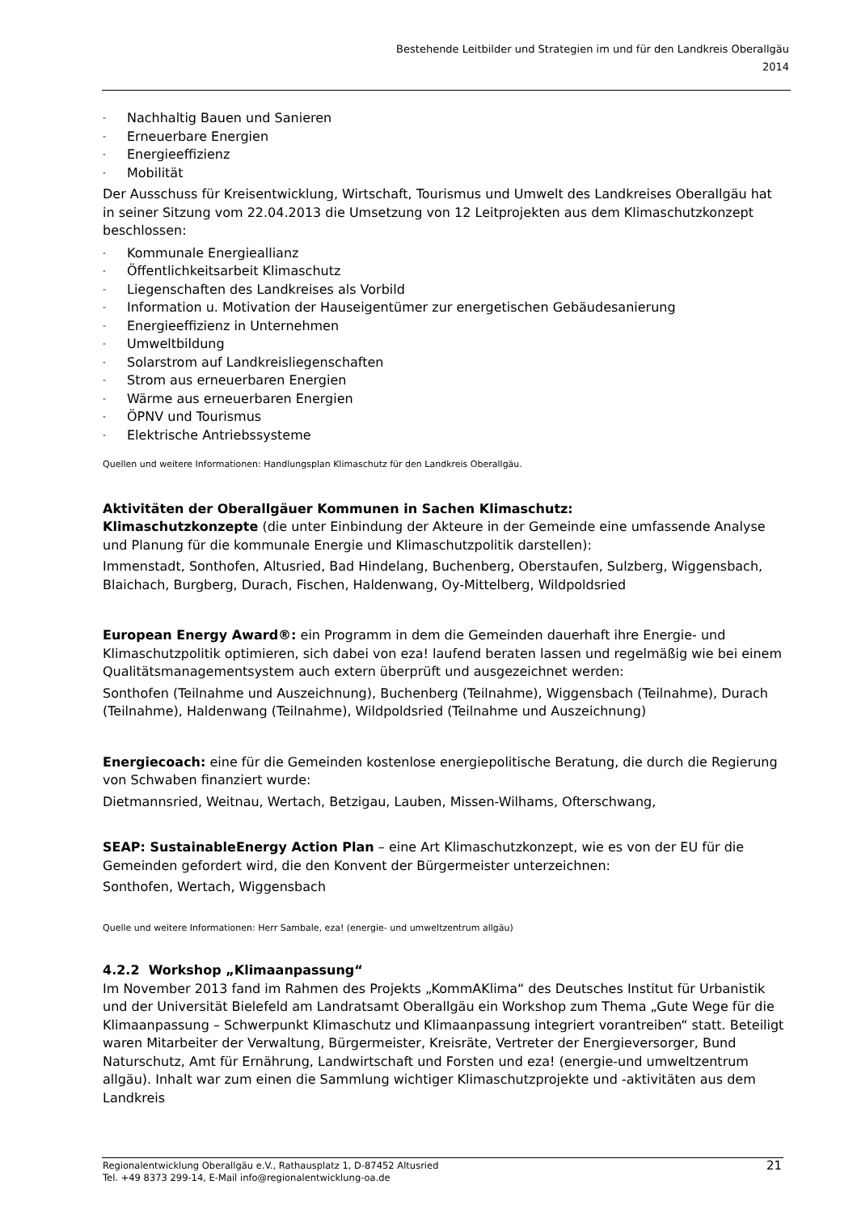Bestehende Leitbilder und Strategien im und für den Landkreis Oberallgäu
2014
- Nachhaltig Bauen und Sanieren
- Erneuerbare Energien
- Energieeffizienz
- Mobilität
Der Ausschuss für Kreisentwicklung, Wirtschaft, Tourismus und Umwelt des Landkreises Oberallgäu hat in seiner Sitzung vom 22.04.2013 die Umsetzung von 12 Leitprojekten aus dem Klimaschutzkonzept beschlossen:
- Kommunale Energieallianz
- Öffentlichkeitsarbeit Klimaschutz
- Liegenschaften des Landkreises als Vorbild
- Information u. Motivation der Hauseigentümer zur energetischen Gebäudesanierung
- Energieeffizienz in Unternehmen
- Umweltbildung
- Solarstrom auf Landkreisliegenschaften
- Strom aus erneuerbaren Energien
- Wärme aus erneuerbaren Energien
- ÖPNV und Tourismus
- Elektrische Antriebssysteme
Quellen und weitere Informationen: Handlungsplan Klimaschutz für den Landkreis Oberallgäu.
Aktivitäten der Oberallgäuer Kommunen in Sachen Klimaschutz:
Klimaschutzkonzepte (die unter Einbindung der Akteure in der Gemeinde eine umfassende Analyse und Planung für die kommunale Energie und Klimaschutzpolitik darstellen):
Immenstadt, Sonthofen, Altusried, Bad Hindelang, Buchenberg, Oberstaufen, Sulzberg, Wiggensbach, Blaichach, Burgberg, Durach, Fischen, Haldenwang, Oy-Mittelberg, Wildpoldsried
European Energy Award®: ein Programm in dem die Gemeinden dauerhaft ihre Energie- und Klimaschutzpolitik optimieren, sich dabei von eza! laufend beraten lassen und regelmäßig wie bei einem Qualitätsmanagementsystem auch extern überprüft und ausgezeichnet werden:
Sonthofen (Teilnahme und Auszeichnung), Buchenberg (Teilnahme), Wiggensbach (Teilnahme), Durach (Teilnahme), Haldenwang (Teilnahme), Wildpoldsried (Teilnahme und Auszeichnung)
Energiecoach: eine für die Gemeinden kostenlose energiepolitische Beratung, die durch die Regierung von Schwaben finanziert wurde:
Dietmannsried, Weitnau, Wertach, Betzigau, Lauben, Missen-Wilhams, Ofterschwang,
SEAP: SustainableEnergy Action Plan – eine Art Klimaschutzkonzept, wie es von der EU für die Gemeinden gefordert wird, die den Konvent der Bürgermeister unterzeichnen:
Sonthofen, Wertach, Wiggensbach
Quelle und weitere Informationen: Herr Sambale, eza! (energie- und umweltzentrum allgäu)
4.2.2 Workshop „Klimaanpassung“
Im November 2013 fand im Rahmen des Projekts „KommAKlima“ des Deutsches Institut für Urbanistik und der Universität Bielefeld am Landratsamt Oberallgäu ein Workshop zum Thema „Gute Wege für die Klimaanpassung – Schwerpunkt Klimaschutz und Klimaanpassung integriert vorantreiben“ statt. Beteiligt waren Mitarbeiter der Verwaltung, Bürgermeister, Kreisräte, Vertreter der Energieversorger, Bund Naturschutz, Amt für Ernährung, Landwirtschaft und Forsten und eza! (energie-und umweltzentrum allgäu). Inhalt war zum einen die Sammlung wichtiger Klimaschutzprojekte und -aktivitäten aus dem Landkreis
Regionalentwicklung Oberallgäu e.V., Rathausplatz 1, D-87452 Altusried
Tel. +49 8373 299-14, E-Mail info@regionalentwicklung-oa.de
21